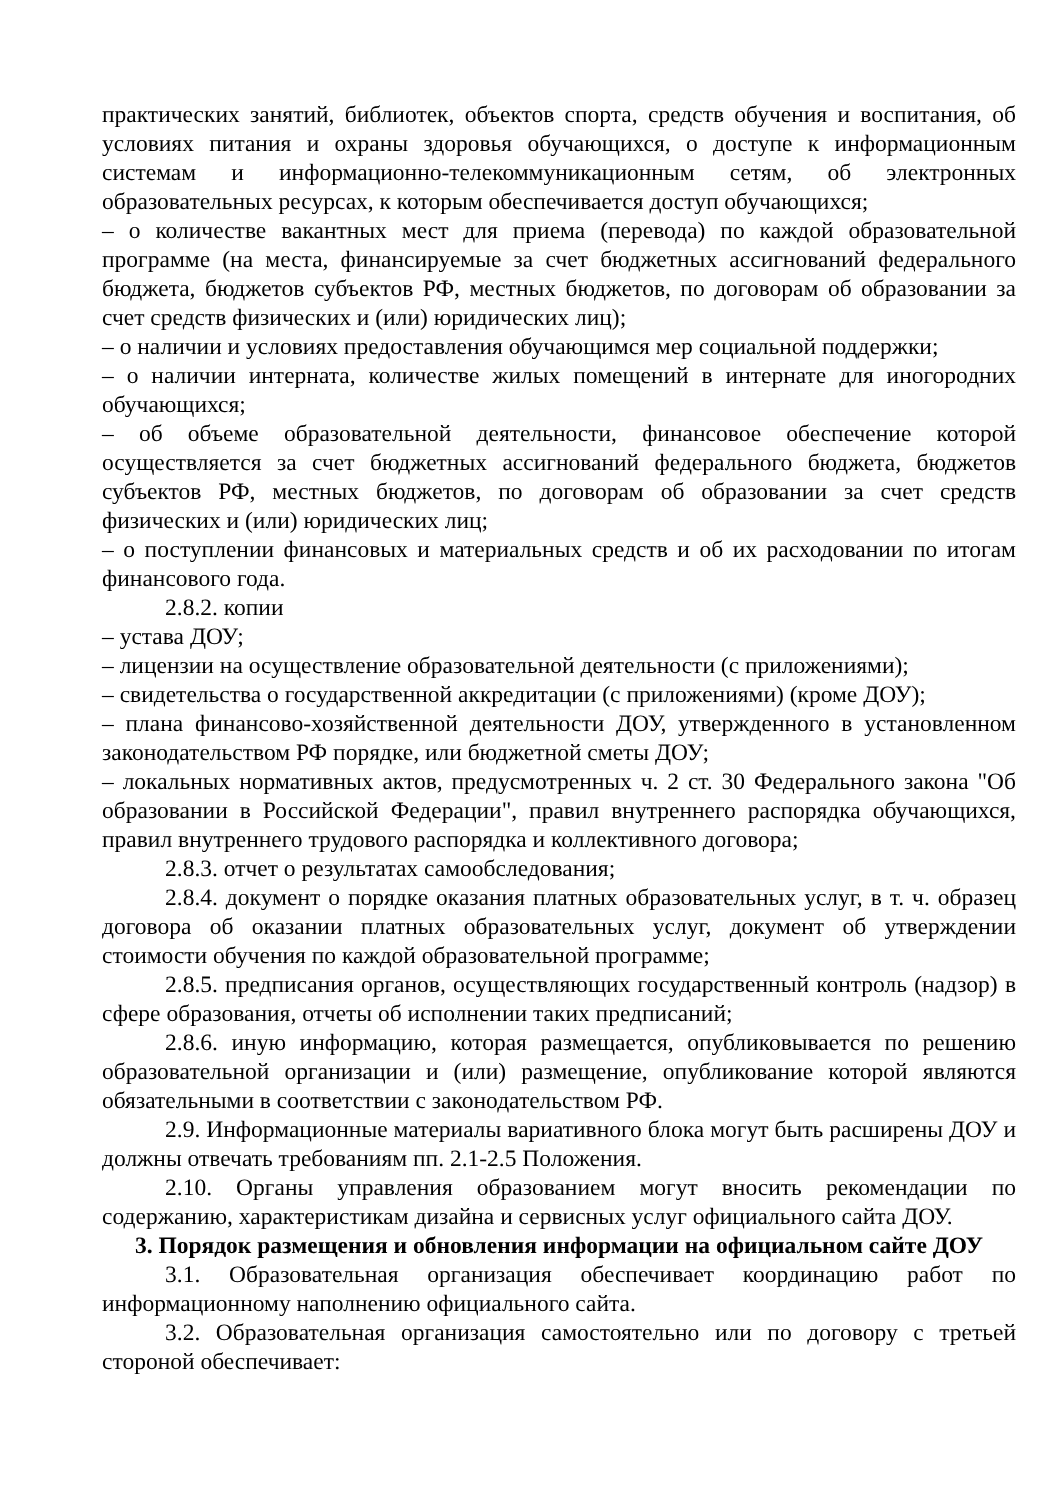практических занятий, библиотек, объектов спорта, средств обучения и воспитания, об условиях питания и охраны здоровья обучающихся, о доступе к информационным системам и информационно-телекоммуникационным сетям, об электронных образовательных ресурсах, к которым обеспечивается доступ обучающихся;
– о количестве вакантных мест для приема (перевода) по каждой образовательной программе (на места, финансируемые за счет бюджетных ассигнований федерального бюджета, бюджетов субъектов РФ, местных бюджетов, по договорам об образовании за счет средств физических и (или) юридических лиц);
– о наличии и условиях предоставления обучающимся мер социальной поддержки;
– о наличии интерната, количестве жилых помещений в интернате для иногородних обучающихся;
– об объеме образовательной деятельности, финансовое обеспечение которой осуществляется за счет бюджетных ассигнований федерального бюджета, бюджетов субъектов РФ, местных бюджетов, по договорам об образовании за счет средств физических и (или) юридических лиц;
– о поступлении финансовых и материальных средств и об их расходовании по итогам финансового года.
2.8.2. копии
– устава ДОУ;
– лицензии на осуществление образовательной деятельности (с приложениями);
– свидетельства о государственной аккредитации (с приложениями) (кроме ДОУ);
– плана финансово-хозяйственной деятельности ДОУ, утвержденного в установленном законодательством РФ порядке, или бюджетной сметы ДОУ;
– локальных нормативных актов, предусмотренных ч. 2 ст. 30 Федерального закона "Об образовании в Российской Федерации", правил внутреннего распорядка обучающихся, правил внутреннего трудового распорядка и коллективного договора;
2.8.3. отчет о результатах самообследования;
2.8.4. документ о порядке оказания платных образовательных услуг, в т. ч. образец договора об оказании платных образовательных услуг, документ об утверждении стоимости обучения по каждой образовательной программе;
2.8.5. предписания органов, осуществляющих государственный контроль (надзор) в сфере образования, отчеты об исполнении таких предписаний;
2.8.6. иную информацию, которая размещается, опубликовывается по решению образовательной организации и (или) размещение, опубликование которой являются обязательными в соответствии с законодательством РФ.
2.9. Информационные материалы вариативного блока могут быть расширены ДОУ и должны отвечать требованиям пп. 2.1-2.5 Положения.
2.10. Органы управления образованием могут вносить рекомендации по содержанию, характеристикам дизайна и сервисных услуг официального сайта ДОУ.
3. Порядок размещения и обновления информации на официальном сайте ДОУ
3.1. Образовательная организация обеспечивает координацию работ по информационному наполнению официального сайта.
3.2. Образовательная организация самостоятельно или по договору с третьей стороной обеспечивает: